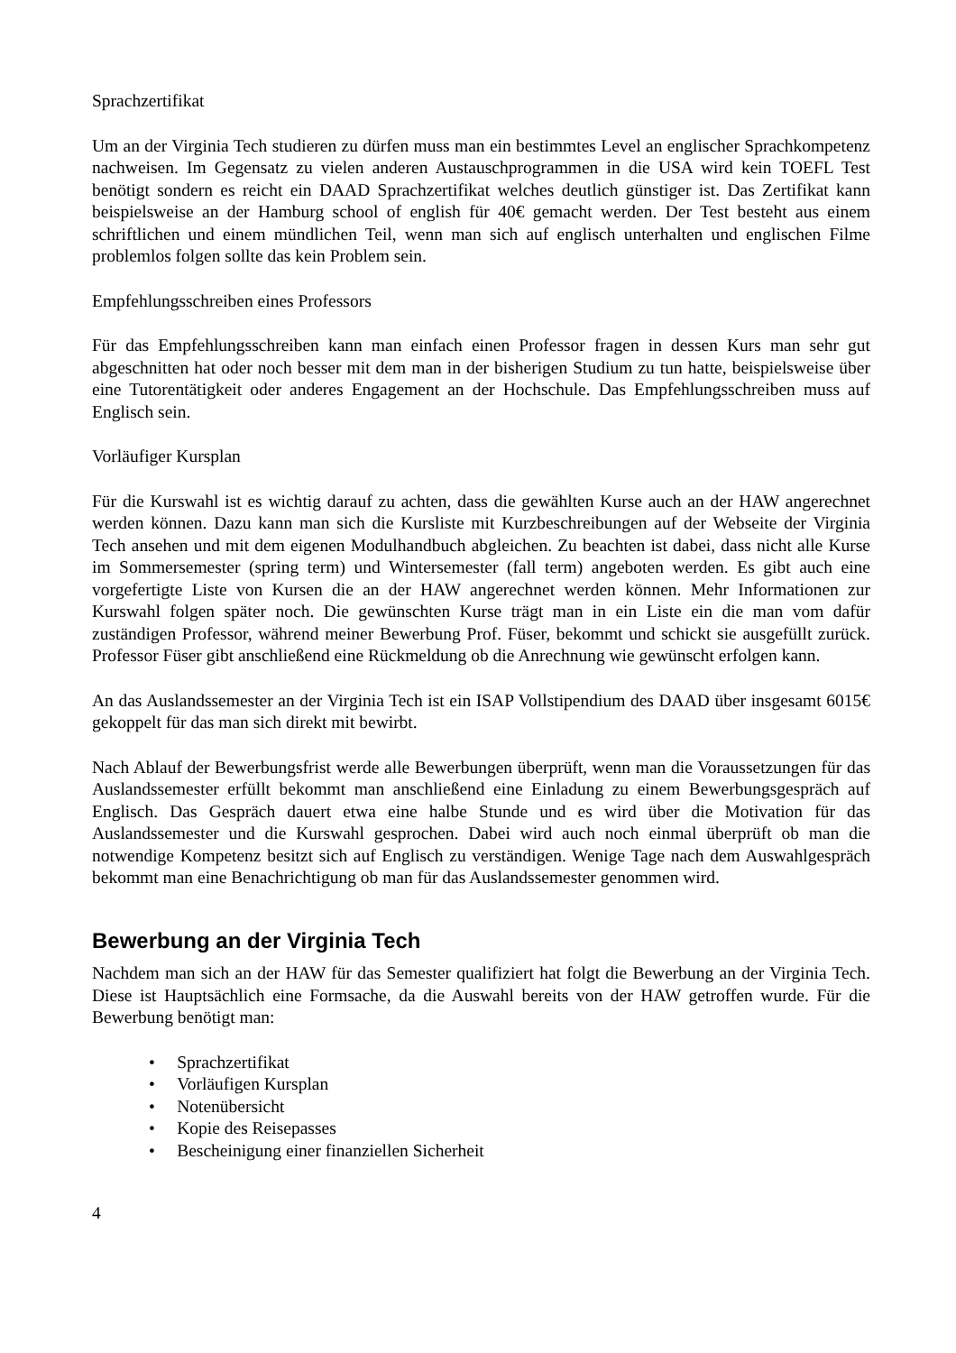Sprachzertifikat
Um an der Virginia Tech studieren zu dürfen muss man ein bestimmtes Level an englischer Sprachkompetenz nachweisen. Im Gegensatz zu vielen anderen Austauschprogrammen in die USA wird kein TOEFL Test benötigt sondern es reicht ein DAAD Sprachzertifikat welches deutlich günstiger ist. Das Zertifikat kann beispielsweise an der Hamburg school of english für 40€ gemacht werden. Der Test besteht aus einem schriftlichen und einem mündlichen Teil, wenn man sich auf englisch unterhalten und englischen Filme problemlos folgen sollte das kein Problem sein.
Empfehlungsschreiben eines Professors
Für das Empfehlungsschreiben kann man einfach einen Professor fragen in dessen Kurs man sehr gut abgeschnitten hat oder noch besser mit dem man in der bisherigen Studium zu tun hatte, beispielsweise über eine Tutorentätigkeit oder anderes Engagement an der Hochschule. Das Empfehlungsschreiben muss auf Englisch sein.
Vorläufiger Kursplan
Für die Kurswahl ist es wichtig darauf zu achten, dass die gewählten Kurse auch an der HAW angerechnet werden können. Dazu kann man sich die Kursliste mit Kurzbeschreibungen auf der Webseite der Virginia Tech ansehen und mit dem eigenen Modulhandbuch abgleichen. Zu beachten ist dabei, dass nicht alle Kurse im Sommersemester (spring term) und Wintersemester (fall term) angeboten werden. Es gibt auch eine vorgefertigte Liste von Kursen die an der HAW angerechnet werden können. Mehr Informationen zur Kurswahl folgen später noch. Die gewünschten Kurse trägt man in ein Liste ein die man vom dafür zuständigen Professor, während meiner Bewerbung Prof. Füser, bekommt und schickt sie ausgefüllt zurück. Professor Füser gibt anschließend eine Rückmeldung ob die Anrechnung wie gewünscht erfolgen kann.
An das Auslandssemester an der Virginia Tech ist ein ISAP Vollstipendium des DAAD über insgesamt 6015€ gekoppelt für das man sich direkt mit bewirbt.
Nach Ablauf der Bewerbungsfrist werde alle Bewerbungen überprüft, wenn man die Voraussetzungen für das Auslandssemester erfüllt bekommt man anschließend eine Einladung zu einem Bewerbungsgespräch auf Englisch. Das Gespräch dauert etwa eine halbe Stunde und es wird über die Motivation für das Auslandssemester und die Kurswahl gesprochen. Dabei wird auch noch einmal überprüft ob man die notwendige Kompetenz besitzt sich auf Englisch zu verständigen. Wenige Tage nach dem Auswahlgespräch bekommt man eine Benachrichtigung ob man für das Auslandssemester genommen wird.
Bewerbung an der Virginia Tech
Nachdem man sich an der HAW für das Semester qualifiziert hat folgt die Bewerbung an der Virginia Tech. Diese ist Hauptsächlich eine Formsache, da die Auswahl bereits von der HAW getroffen wurde. Für die Bewerbung benötigt man:
• Sprachzertifikat
• Vorläufigen Kursplan
• Notenübersicht
• Kopie des Reisepasses
• Bescheinigung einer finanziellen Sicherheit
4